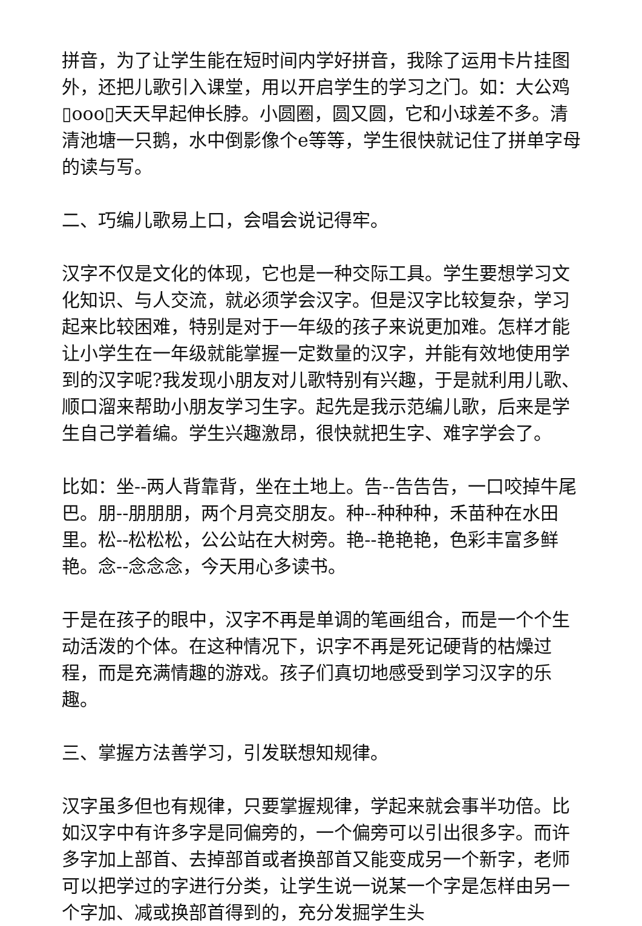拼音，为了让学生能在短时间内学好拼音，我除了运用卡片挂图外，还把儿歌引入课堂，用以开启学生的学习之门。如：大公鸡▯ooo▯天天早起伸长脖。小圆圈，圆又圆，它和小球差不多。清清池塘一只鹅，水中倒影像个e等等，学生很快就记住了拼单字母的读与写。
二、巧编儿歌易上口，会唱会说记得牢。
汉字不仅是文化的体现，它也是一种交际工具。学生要想学习文化知识、与人交流，就必须学会汉字。但是汉字比较复杂，学习起来比较困难，特别是对于一年级的孩子来说更加难。怎样才能让小学生在一年级就能掌握一定数量的汉字，并能有效地使用学到的汉字呢?我发现小朋友对儿歌特别有兴趣，于是就利用儿歌、顺口溜来帮助小朋友学习生字。起先是我示范编儿歌，后来是学生自己学着编。学生兴趣激昂，很快就把生字、难字学会了。
比如：坐--两人背靠背，坐在土地上。告--告告告，一口咬掉牛尾巴。朋--朋朋朋，两个月亮交朋友。种--种种种，禾苗种在水田里。松--松松松，公公站在大树旁。艳--艳艳艳，色彩丰富多鲜艳。念--念念念，今天用心多读书。
于是在孩子的眼中，汉字不再是单调的笔画组合，而是一个个生动活泼的个体。在这种情况下，识字不再是死记硬背的枯燥过程，而是充满情趣的游戏。孩子们真切地感受到学习汉字的乐趣。
三、掌握方法善学习，引发联想知规律。
汉字虽多但也有规律，只要掌握规律，学起来就会事半功倍。比如汉字中有许多字是同偏旁的，一个偏旁可以引出很多字。而许多字加上部首、去掉部首或者换部首又能变成另一个新字，老师可以把学过的字进行分类，让学生说一说某一个字是怎样由另一个字加、减或换部首得到的，充分发掘学生头